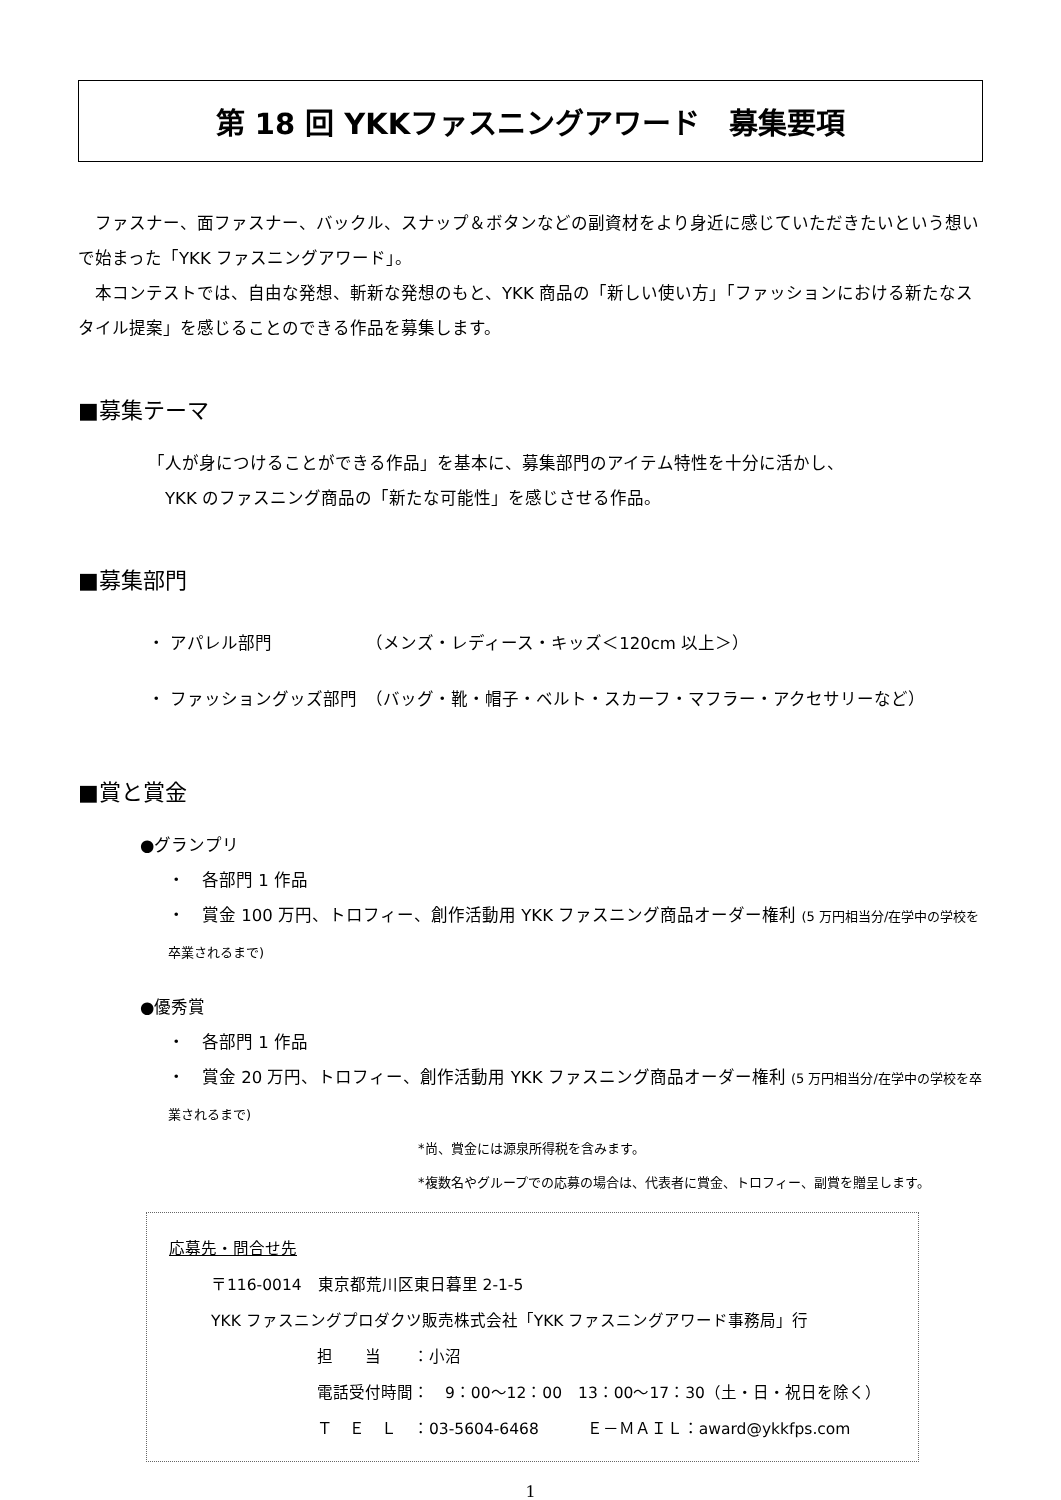第 18 回 YKKファスニングアワード　募集要項
　ファスナー、面ファスナー、バックル、スナップ＆ボタンなどの副資材をより身近に感じていただきたいという想いで始まった「YKK ファスニングアワード」。
　本コンテストでは、自由な発想、斬新な発想のもと、YKK 商品の「新しい使い方」「ファッションにおける新たなスタイル提案」を感じることのできる作品を募集します。
■募集テーマ
「人が身につけることができる作品」を基本に、募集部門のアイテム特性を十分に活かし、
　YKK のファスニング商品の「新たな可能性」を感じさせる作品。
■募集部門
・ アパレル部門　　　　　　（メンズ・レディース・キッズ＜120cm 以上＞）
・ ファッショングッズ部門　（バッグ・靴・帽子・ベルト・スカーフ・マフラー・アクセサリーなど）
■賞と賞金
●グランプリ
・　各部門 1 作品
・　賞金 100 万円、トロフィー、創作活動用 YKK ファスニング商品オーダー権利 (5 万円相当分/在学中の学校を卒業されるまで)
●優秀賞
・　各部門 1 作品
・　賞金 20 万円、トロフィー、創作活動用 YKK ファスニング商品オーダー権利 (5 万円相当分/在学中の学校を卒業されるまで)
*尚、賞金には源泉所得税を含みます。
*複数名やグループでの応募の場合は、代表者に賞金、トロフィー、副賞を贈呈します。
応募先・問合せ先
〒116-0014　東京都荒川区東日暮里 2-1-5
YKK ファスニングプロダクツ販売株式会社「YKK ファスニングアワード事務局」行
担　　当　　：小沼
電話受付時間：　9：00～12：00　13：00～17：30（土・日・祝日を除く）
Ｔ　Ｅ　Ｌ　：03-5604-6468　　　Ｅ－ＭＡＩＬ：award@ykkfps.com
1